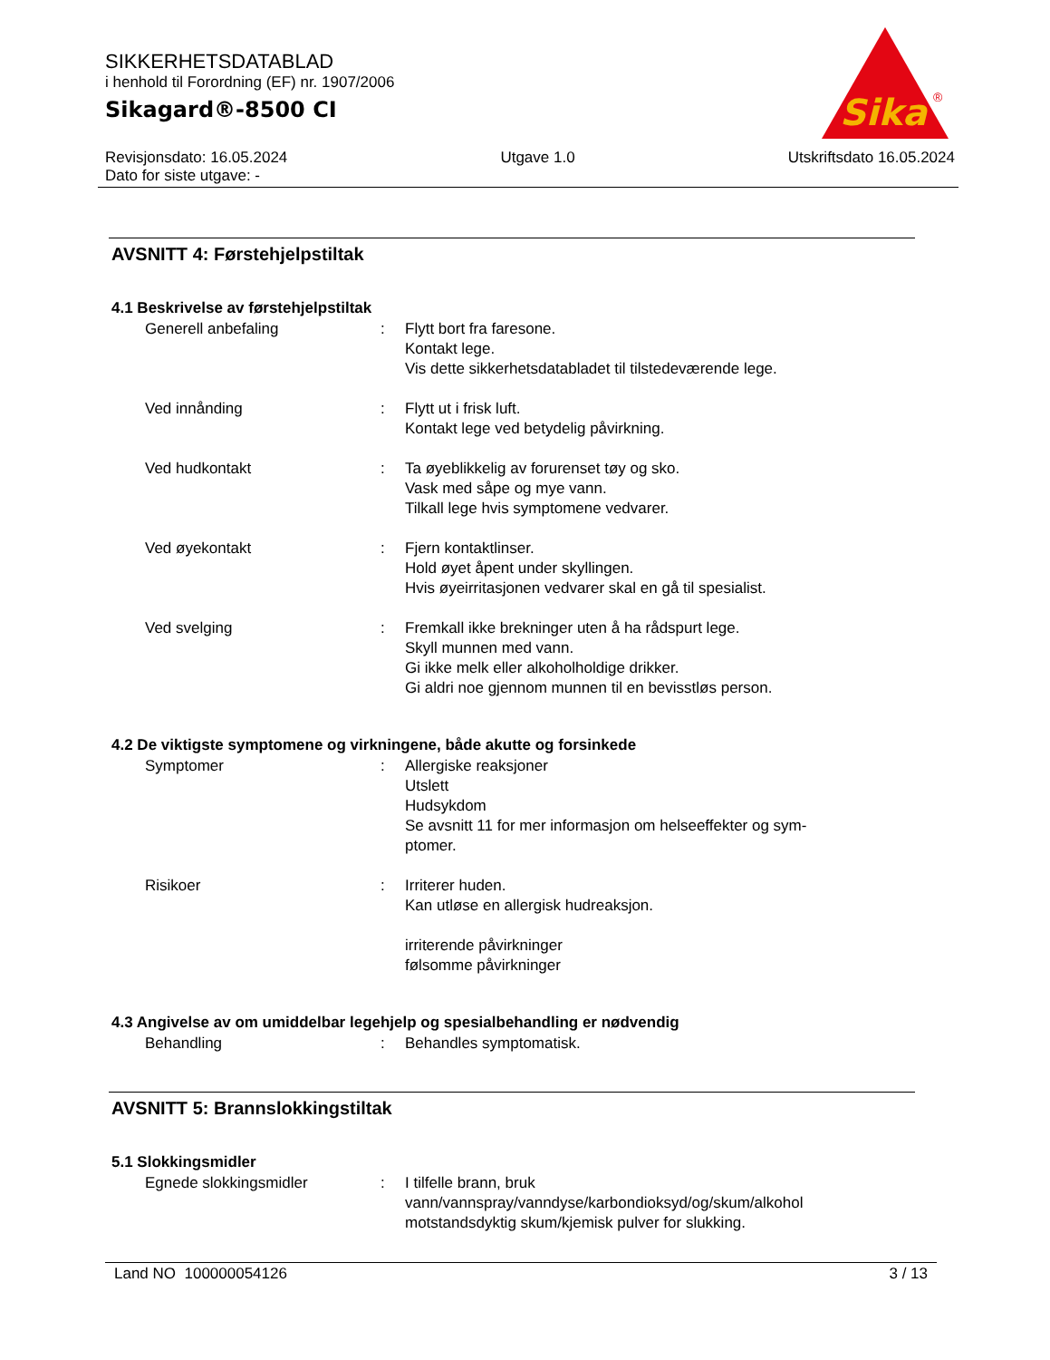SIKKERHETSDATABLAD
i henhold til Forordning (EF) nr. 1907/2006
Sikagard®-8500 CI
Sika
®
Revisjonsdato: 16.05.2024 Utgave 1.0 Utskriftsdato 16.05.2024
Dato for siste utgave: -
AVSNITT 4: Førstehjelpstiltak
4.1 Beskrivelse av førstehjelpstiltak
| Generell anbefaling | : | Flytt bort fra faresone. Kontakt lege. Vis dette sikkerhetsdatabladet til tilstedeværende lege. |
| Ved innånding | : | Flytt ut i frisk luft. Kontakt lege ved betydelig påvirkning. |
| Ved hudkontakt | : | Ta øyeblikkelig av forurenset tøy og sko. Vask med såpe og mye vann. Tilkall lege hvis symptomene vedvarer. |
| Ved øyekontakt | : | Fjern kontaktlinser. Hold øyet åpent under skyllingen. Hvis øyeirritasjonen vedvarer skal en gå til spesialist. |
| Ved svelging | : | Fremkall ikke brekninger uten å ha rådspurt lege. Skyll munnen med vann. Gi ikke melk eller alkoholholdige drikker. Gi aldri noe gjennom munnen til en bevisstløs person. |
4.2 De viktigste symptomene og virkningene, både akutte og forsinkede
| Symptomer | : | Allergiske reaksjoner Utslett Hudsykdom Se avsnitt 11 for mer informasjon om helseeffekter og sym- ptomer. |
| Risikoer | : | Irriterer huden. Kan utløse en allergisk hudreaksjon. irriterende påvirkninger følsomme påvirkninger |
4.3 Angivelse av om umiddelbar legehjelp og spesialbehandling er nødvendig
| Behandling | : | Behandles symptomatisk. |
AVSNITT 5: Brannslokkingstiltak
5.1 Slokkingsmidler
| Egnede slokkingsmidler | : | I tilfelle brann, bruk vann/vannspray/vanndyse/karbondioksyd/og/skum/alkohol motstandsdyktig skum/kjemisk pulver for slukking. |
Land NO 100000054126 3 / 13